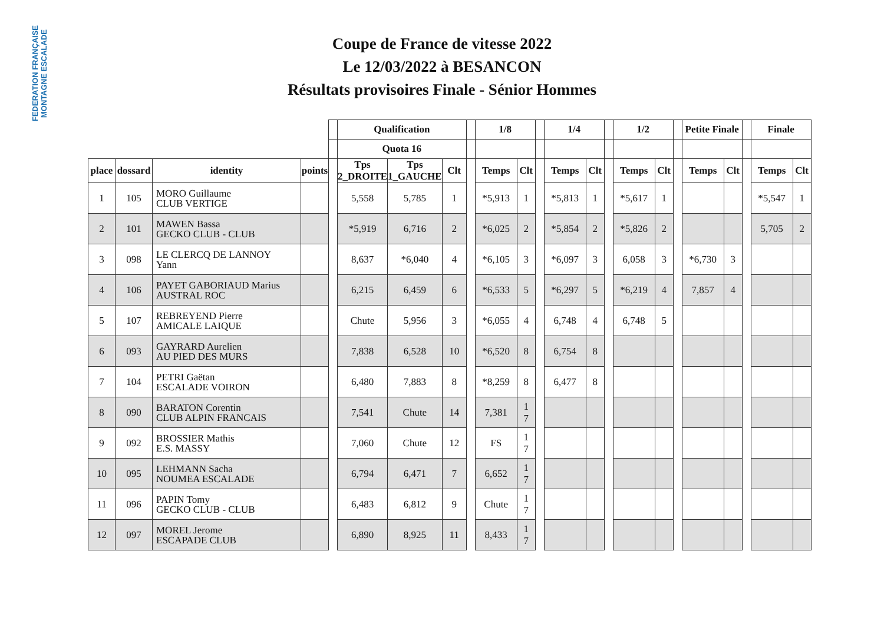FEDERATION FRANÇAISE MONTAGNE ESCALADE
Coupe de France de vitesse 2022
Le 12/03/2022 à BESANCON
Résultats provisoires Finale - Sénior Hommes
| | | | | | Qualification | | | | 1/8 | | | 1/4 | | | 1/2 | | | Petite Finale | | | Finale | |
| --- | --- | --- | --- | --- | --- | --- | --- | --- | --- | --- | --- | --- | --- | --- | --- | --- | --- | --- | --- | --- | --- | --- |
| | | | | | Quota 16 | | | | | | | | | | | | | | | | | |
| place | dossard | identity | points | | Tps 2_DROITE | Tps 1_GAUCHE | Clt | | Temps | Clt | | Temps | Clt | | Temps | Clt | | Temps | Clt | | Temps | Clt |
| 1 | 105 | MORO Guillaume CLUB VERTIGE | | | 5,558 | 5,785 | 1 | | *5,913 | 1 | | *5,813 | 1 | | *5,617 | 1 | | | | | *5,547 | 1 |
| 2 | 101 | MAWEN Bassa GECKO CLUB - CLUB | | | *5,919 | 6,716 | 2 | | *6,025 | 2 | | *5,854 | 2 | | *5,826 | 2 | | | | | 5,705 | 2 |
| 3 | 098 | LE CLERCQ DE LANNOY Yann | | | 8,637 | *6,040 | 4 | | *6,105 | 3 | | *6,097 | 3 | | 6,058 | 3 | | *6,730 | 3 | | | |
| 4 | 106 | PAYET GABORIAUD Marius AUSTRAL ROC | | | 6,215 | 6,459 | 6 | | *6,533 | 5 | | *6,297 | 5 | | *6,219 | 4 | | 7,857 | 4 | | | |
| 5 | 107 | REBREYEND Pierre AMICALE LAIQUE | | | Chute | 5,956 | 3 | | *6,055 | 4 | | 6,748 | 4 | | 6,748 | 5 | | | | | | |
| 6 | 093 | GAYRARD Aurelien AU PIED DES MURS | | | 7,838 | 6,528 | 10 | | *6,520 | 8 | | 6,754 | 8 | | | | | | | | | |
| 7 | 104 | PETRI Gaëtan ESCALADE VOIRON | | | 6,480 | 7,883 | 8 | | *8,259 | 8 | | 6,477 | 8 | | | | | | | | | |
| 8 | 090 | BARATON Corentin CLUB ALPIN FRANCAIS | | | 7,541 | Chute | 14 | | 7,381 | 1 7 | | | | | | | | | | | | |
| 9 | 092 | BROSSIER Mathis E.S. MASSY | | | 7,060 | Chute | 12 | | FS | 1 7 | | | | | | | | | | | | |
| 10 | 095 | LEHMANN Sacha NOUMEA ESCALADE | | | 6,794 | 6,471 | 7 | | 6,652 | 1 7 | | | | | | | | | | | | |
| 11 | 096 | PAPIN Tomy GECKO CLUB - CLUB | | | 6,483 | 6,812 | 9 | | Chute | 1 7 | | | | | | | | | | | | |
| 12 | 097 | MOREL Jerome ESCAPADE CLUB | | | 6,890 | 8,925 | 11 | | 8,433 | 1 7 | | | | | | | | | | | | |